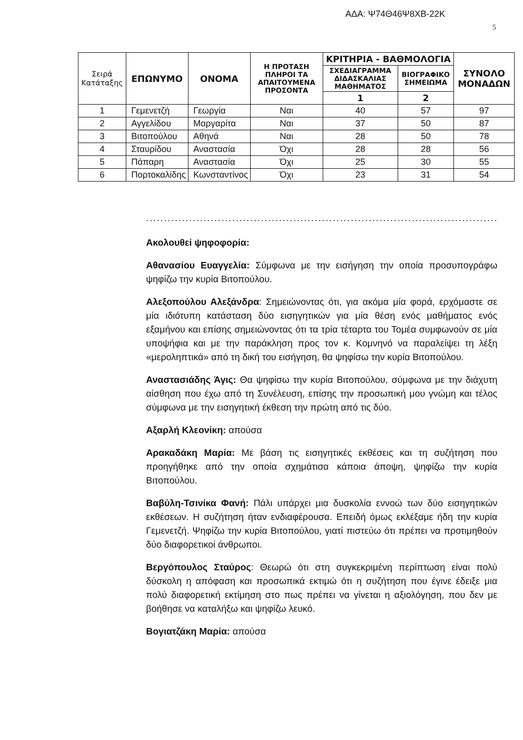ΑΔΑ: Ψ74Θ46Ψ8ΧΒ-22Κ
5
| Σειρά Κατάταξης | ΕΠΩΝΥΜΟ | ΟΝΟΜΑ | Η ΠΡΟΤΑΣΗ ΠΛΗΡΟΙ ΤΑ ΑΠΑΙΤΟΥΜΕΝΑ ΠΡΟΣΟΝΤΑ | ΚΡΙΤΗΡΙΑ - ΒΑΘΜΟΛΟΓΙΑ | | ΣΥΝΟΛΟ ΜΟΝΑΔΩΝ |
| --- | --- | --- | --- | --- | --- | --- |
| | | | | ΣΧΕΔΙΑΓΡΑΜΜΑ ΔΙΔΑΣΚΑΛΙΑΣ ΜΑΘΗΜΑΤΟΣ | ΒΙΟΓΡΑΦΙΚΟ ΣΗΜΕΙΩΜΑ | |
| | | | | 1 | 2 | |
| 1 | Γεμενετζή | Γεωργία | Ναι | 40 | 57 | 97 |
| 2 | Αγγελίδου | Μαργαρίτα | Ναι | 37 | 50 | 87 |
| 3 | Βιτοπούλου | Αθηνά | Ναι | 28 | 50 | 78 |
| 4 | Σταυρίδου | Αναστασία | Όχι | 28 | 28 | 56 |
| 5 | Πάπαρη | Αναστασία | Όχι | 25 | 30 | 55 |
| 6 | Πορτοκαλίδης | Κωνσταντίνος | Όχι | 23 | 31 | 54 |
.......................................................................................................
Ακολουθεί ψηφοφορία:
Αθανασίου Ευαγγελία: Σύμφωνα με την εισήγηση την οποία προσυπογράφω ψηφίζω την κυρία Βιτοπούλου.
Αλεξοπούλου Αλεξάνδρα: Σημειώνοντας ότι, για ακόμα μία φορά, ερχόμαστε σε μία ιδιότυπη κατάσταση δύο εισηγητικών για μία θέση ενός μαθήματος ενός εξαμήνου και επίσης σημειώνοντας ότι τα τρία τέταρτα του Τομέα συμφωνούν σε μία υποψήφια και με την παράκληση προς τον κ. Κομνηνό να παραλείψει τη λέξη «μεροληπτικά» από τη δική του εισήγηση, θα ψηφίσω την κυρία Βιτοπούλου.
Αναστασιάδης Άγις: Θα ψηφίσω την κυρία Βιτοπούλου, σύμφωνα με την διάχυτη αίσθηση που έχω από τη Συνέλευση, επίσης την προσωπική μου γνώμη και τέλος σύμφωνα με την εισηγητική έκθεση την πρώτη από τις δύο.
Αξαρλή Κλεονίκη: απούσα
Αρακαδάκη Μαρία: Με βάση τις εισηγητικές εκθέσεις και τη συζήτηση που προηγήθηκε από την οποία σχημάτισα κάποια άποψη, ψηφίζω την κυρία Βιτοπούλου.
Βαβύλη-Τσινίκα Φανή: Πάλι υπάρχει μια δυσκολία εννοώ των δύο εισηγητικών εκθέσεων. Η συζήτηση ήταν ενδιαφέρουσα. Επειδή όμως εκλέξαμε ήδη την κυρία Γεμενετζή. Ψηφίζω την κυρία Βιτοπούλου, γιατί πιστεύω ότι πρέπει να προτιμηθούν δύο διαφορετικοί άνθρωποι.
Βεργόπουλος Σταύρος: Θεωρώ ότι στη συγκεκριμένη περίπτωση είναι πολύ δύσκολη η απόφαση και προσωπικά εκτιμώ ότι η συζήτηση που έγινε έδειξε μια πολύ διαφορετική εκτίμηση στο πως πρέπει να γίνεται η αξιολόγηση, που δεν με βοήθησε να καταλήξω και ψηφίζω λευκό.
Βογιατζάκη Μαρία: απούσα